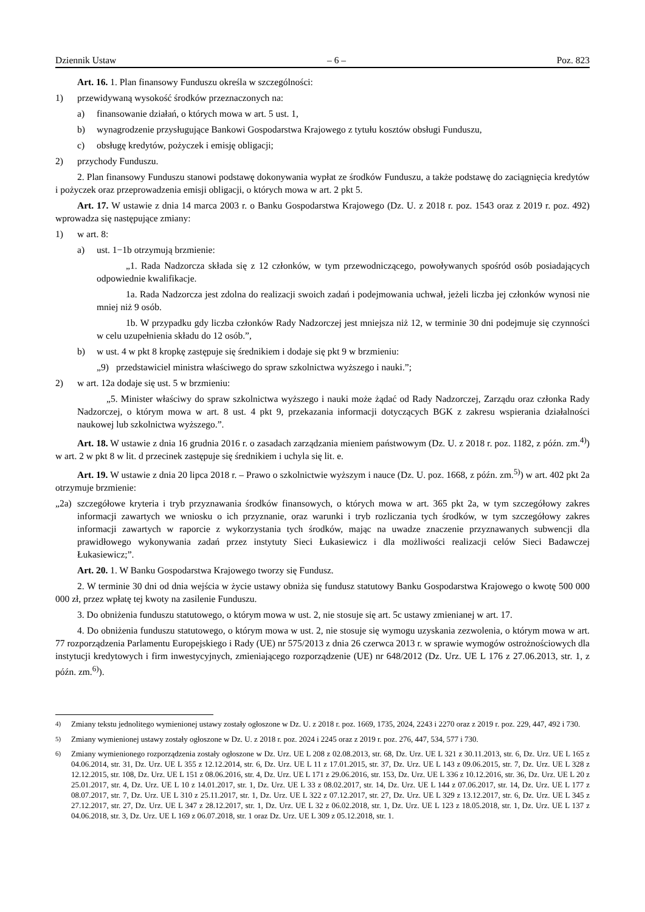Dziennik Ustaw – 6 – Poz. 823
Art. 16. 1. Plan finansowy Funduszu określa w szczególności:
1) przewidywaną wysokość środków przeznaczonych na:
a) finansowanie działań, o których mowa w art. 5 ust. 1,
b) wynagrodzenie przysługujące Bankowi Gospodarstwa Krajowego z tytułu kosztów obsługi Funduszu,
c) obsługę kredytów, pożyczek i emisję obligacji;
2) przychody Funduszu.
2. Plan finansowy Funduszu stanowi podstawę dokonywania wypłat ze środków Funduszu, a także podstawę do zaciągnięcia kredytów i pożyczek oraz przeprowadzenia emisji obligacji, o których mowa w art. 2 pkt 5.
Art. 17. W ustawie z dnia 14 marca 2003 r. o Banku Gospodarstwa Krajowego (Dz. U. z 2018 r. poz. 1543 oraz z 2019 r. poz. 492) wprowadza się następujące zmiany:
1) w art. 8:
a) ust. 1−1b otrzymują brzmienie:
„1. Rada Nadzorcza składa się z 12 członków, w tym przewodniczącego, powoływanych spośród osób posiadających odpowiednie kwalifikacje.
1a. Rada Nadzorcza jest zdolna do realizacji swoich zadań i podejmowania uchwał, jeżeli liczba jej członków wynosi nie mniej niż 9 osób.
1b. W przypadku gdy liczba członków Rady Nadzorczej jest mniejsza niż 12, w terminie 30 dni podejmuje się czynności w celu uzupełnienia składu do 12 osób.”,
b) w ust. 4 w pkt 8 kropkę zastępuje się średnikiem i dodaje się pkt 9 w brzmieniu:
„9) przedstawiciel ministra właściwego do spraw szkolnictwa wyższego i nauki.”;
2) w art. 12a dodaje się ust. 5 w brzmieniu:
„5. Minister właściwy do spraw szkolnictwa wyższego i nauki może żądać od Rady Nadzorczej, Zarządu oraz członka Rady Nadzorczej, o którym mowa w art. 8 ust. 4 pkt 9, przekazania informacji dotyczących BGK z zakresu wspierania działalności naukowej lub szkolnictwa wyższego.”.
Art. 18. W ustawie z dnia 16 grudnia 2016 r. o zasadach zarządzania mieniem państwowym (Dz. U. z 2018 r. poz. 1182, z późn. zm.<sup>4)</sup>) w art. 2 w pkt 8 w lit. d przecinek zastępuje się średnikiem i uchyla się lit. e.
Art. 19. W ustawie z dnia 20 lipca 2018 r. – Prawo o szkolnictwie wyższym i nauce (Dz. U. poz. 1668, z późn. zm.<sup>5)</sup>) w art. 402 pkt 2a otrzymuje brzmienie:
„2a) szczegółowe kryteria i tryb przyznawania środków finansowych, o których mowa w art. 365 pkt 2a, w tym szczegółowy zakres informacji zawartych we wniosku o ich przyznanie, oraz warunki i tryb rozliczania tych środków, w tym szczegółowy zakres informacji zawartych w raporcie z wykorzystania tych środków, mając na uwadze znaczenie przyznawanych subwencji dla prawidłowego wykonywania zadań przez instytuty Sieci Łukasiewicz i dla możliwości realizacji celów Sieci Badawczej Łukasiewicz;”.
Art. 20. 1. W Banku Gospodarstwa Krajowego tworzy się Fundusz.
2. W terminie 30 dni od dnia wejścia w życie ustawy obniża się fundusz statutowy Banku Gospodarstwa Krajowego o kwotę 500 000 000 zł, przez wpłatę tej kwoty na zasilenie Funduszu.
3. Do obniżenia funduszu statutowego, o którym mowa w ust. 2, nie stosuje się art. 5c ustawy zmienianej w art. 17.
4. Do obniżenia funduszu statutowego, o którym mowa w ust. 2, nie stosuje się wymogu uzyskania zezwolenia, o którym mowa w art. 77 rozporządzenia Parlamentu Europejskiego i Rady (UE) nr 575/2013 z dnia 26 czerwca 2013 r. w sprawie wymogów ostrożnościowych dla instytucji kredytowych i firm inwestycyjnych, zmieniającego rozporządzenie (UE) nr 648/2012 (Dz. Urz. UE L 176 z 27.06.2013, str. 1, z późn. zm.<sup>6)</sup>).
<sup>4)</sup> Zmiany tekstu jednolitego wymienionej ustawy zostały ogłoszone w Dz. U. z 2018 r. poz. 1669, 1735, 2024, 2243 i 2270 oraz z 2019 r. poz. 229, 447, 492 i 730.
<sup>5)</sup> Zmiany wymienionej ustawy zostały ogłoszone w Dz. U. z 2018 r. poz. 2024 i 2245 oraz z 2019 r. poz. 276, 447, 534, 577 i 730.
<sup>6)</sup> Zmiany wymienionego rozporządzenia zostały ogłoszone w Dz. Urz. UE L 208 z 02.08.2013, str. 68, Dz. Urz. UE L 321 z 30.11.2013, str. 6, Dz. Urz. UE L 165 z 04.06.2014, str. 31, Dz. Urz. UE L 355 z 12.12.2014, str. 6, Dz. Urz. UE L 11 z 17.01.2015, str. 37, Dz. Urz. UE L 143 z 09.06.2015, str. 7, Dz. Urz. UE L 328 z 12.12.2015, str. 108, Dz. Urz. UE L 151 z 08.06.2016, str. 4, Dz. Urz. UE L 171 z 29.06.2016, str. 153, Dz. Urz. UE L 336 z 10.12.2016, str. 36, Dz. Urz. UE L 20 z 25.01.2017, str. 4, Dz. Urz. UE L 10 z 14.01.2017, str. 1, Dz. Urz. UE L 33 z 08.02.2017, str. 14, Dz. Urz. UE L 144 z 07.06.2017, str. 14, Dz. Urz. UE L 177 z 08.07.2017, str. 7, Dz. Urz. UE L 310 z 25.11.2017, str. 1, Dz. Urz. UE L 322 z 07.12.2017, str. 27, Dz. Urz. UE L 329 z 13.12.2017, str. 6, Dz. Urz. UE L 345 z 27.12.2017, str. 27, Dz. Urz. UE L 347 z 28.12.2017, str. 1, Dz. Urz. UE L 32 z 06.02.2018, str. 1, Dz. Urz. UE L 123 z 18.05.2018, str. 1, Dz. Urz. UE L 137 z 04.06.2018, str. 3, Dz. Urz. UE L 169 z 06.07.2018, str. 1 oraz Dz. Urz. UE L 309 z 05.12.2018, str. 1.